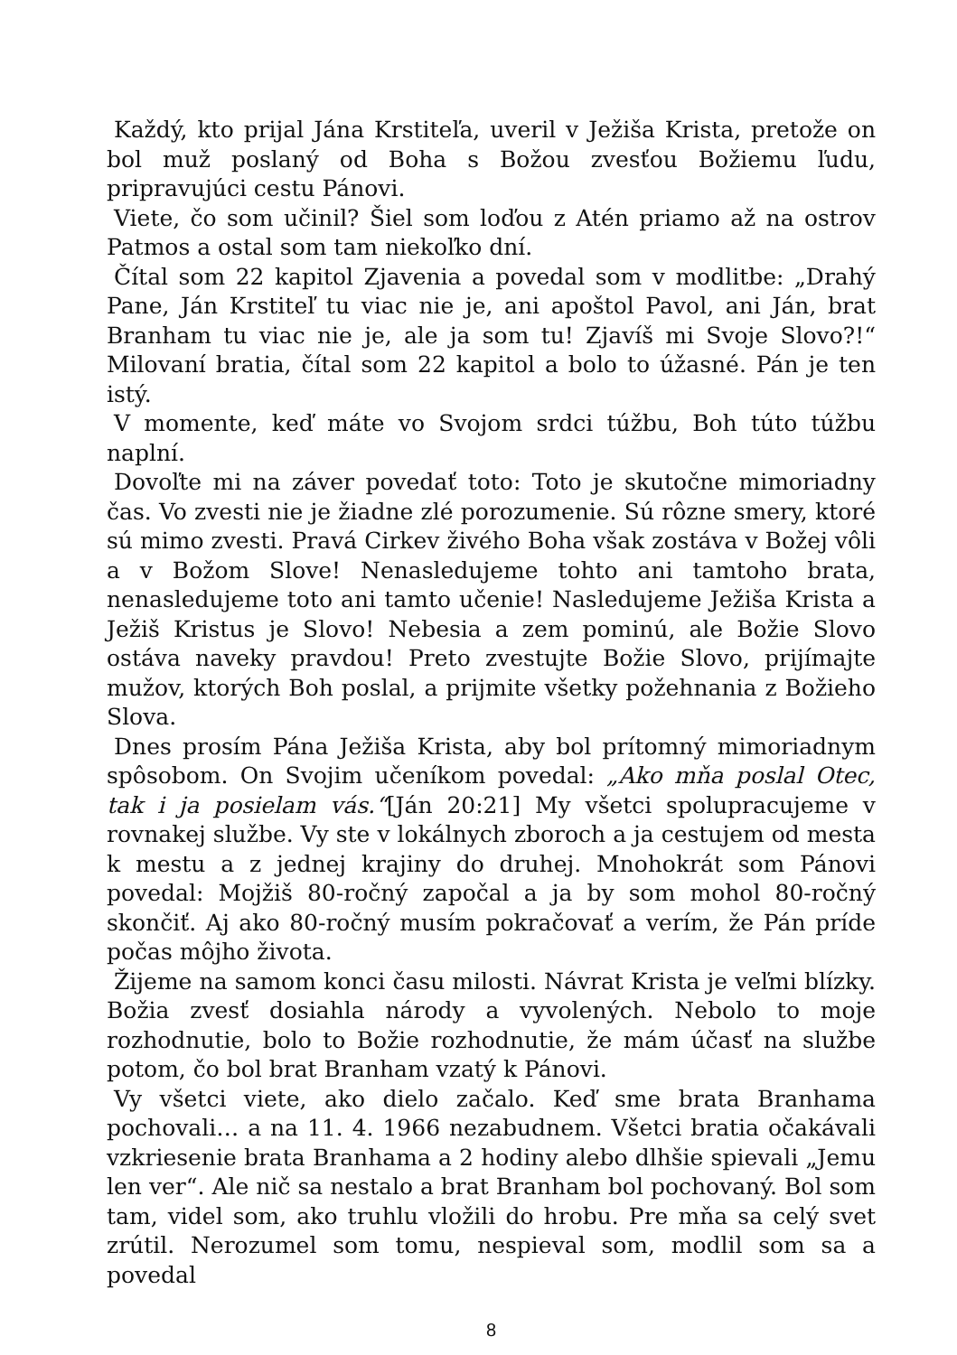Každý, kto prijal Jána Krstiteľa, uveril v Ježiša Krista, pretože on bol muž poslaný od Boha s Božou zvesťou Božiemu ľudu, pripravujúci cestu Pánovi.
Viete, čo som učinil? Šiel som loďou z Atén priamo až na ostrov Patmos a ostal som tam niekoľko dní.
Čítal som 22 kapitol Zjavenia a povedal som v modlitbe: „Drahý Pane, Ján Krstiteľ tu viac nie je, ani apoštol Pavol, ani Ján, brat Branham tu viac nie je, ale ja som tu! Zjavíš mi Svoje Slovo?!“ Milovaní bratia, čítal som 22 kapitol a bolo to úžasné. Pán je ten istý.
V momente, keď máte vo Svojom srdci túžbu, Boh túto túžbu naplní.
Dovoľte mi na záver povedať toto: Toto je skutočne mimoriadny čas. Vo zvesti nie je žiadne zlé porozumenie. Sú rôzne smery, ktoré sú mimo zvesti. Pravá Cirkev živého Boha však zostáva v Božej vôli a v Božom Slove! Nenasledujeme tohto ani tamtoho brata, nenasledujeme toto ani tamto učenie! Nasledujeme Ježiša Krista a Ježiš Kristus je Slovo! Nebesia a zem pominú, ale Božie Slovo ostáva naveky pravdou! Preto zvestujte Božie Slovo, prijímajte mužov, ktorých Boh poslal, a prijmite všetky požehnania z Božieho Slova.
Dnes prosím Pána Ježiša Krista, aby bol prítomný mimoriadnym spôsobom. On Svojim učeníkom povedal: „Ako mňa poslal Otec, tak i ja posielam vás.“[Ján 20:21] My všetci spolupracujeme v rovnakej službe. Vy ste v lokálnych zboroch a ja cestujem od mesta k mestu a z jednej krajiny do druhej. Mnohokrát som Pánovi povedal: Mojžiš 80-ročný započal a ja by som mohol 80-ročný skončiť. Aj ako 80-ročný musím pokračovať a verím, že Pán príde počas môjho života.
Žijeme na samom konci času milosti. Návrat Krista je veľmi blízky. Božia zvesť dosiahla národy a vyvolených. Nebolo to moje rozhodnutie, bolo to Božie rozhodnutie, že mám účasť na službe potom, čo bol brat Branham vzatý k Pánovi.
Vy všetci viete, ako dielo začalo. Keď sme brata Branhama pochovali… a na 11. 4. 1966 nezabudnem. Všetci bratia očakávali vzkriesenie brata Branhama a 2 hodiny alebo dlhšie spievali „Jemu len ver“. Ale nič sa nestalo a brat Branham bol pochovaný. Bol som tam, videl som, ako truhlu vložili do hrobu. Pre mňa sa celý svet zrútil. Nerozumel som tomu, nespieval som, modlil som sa a povedal
8